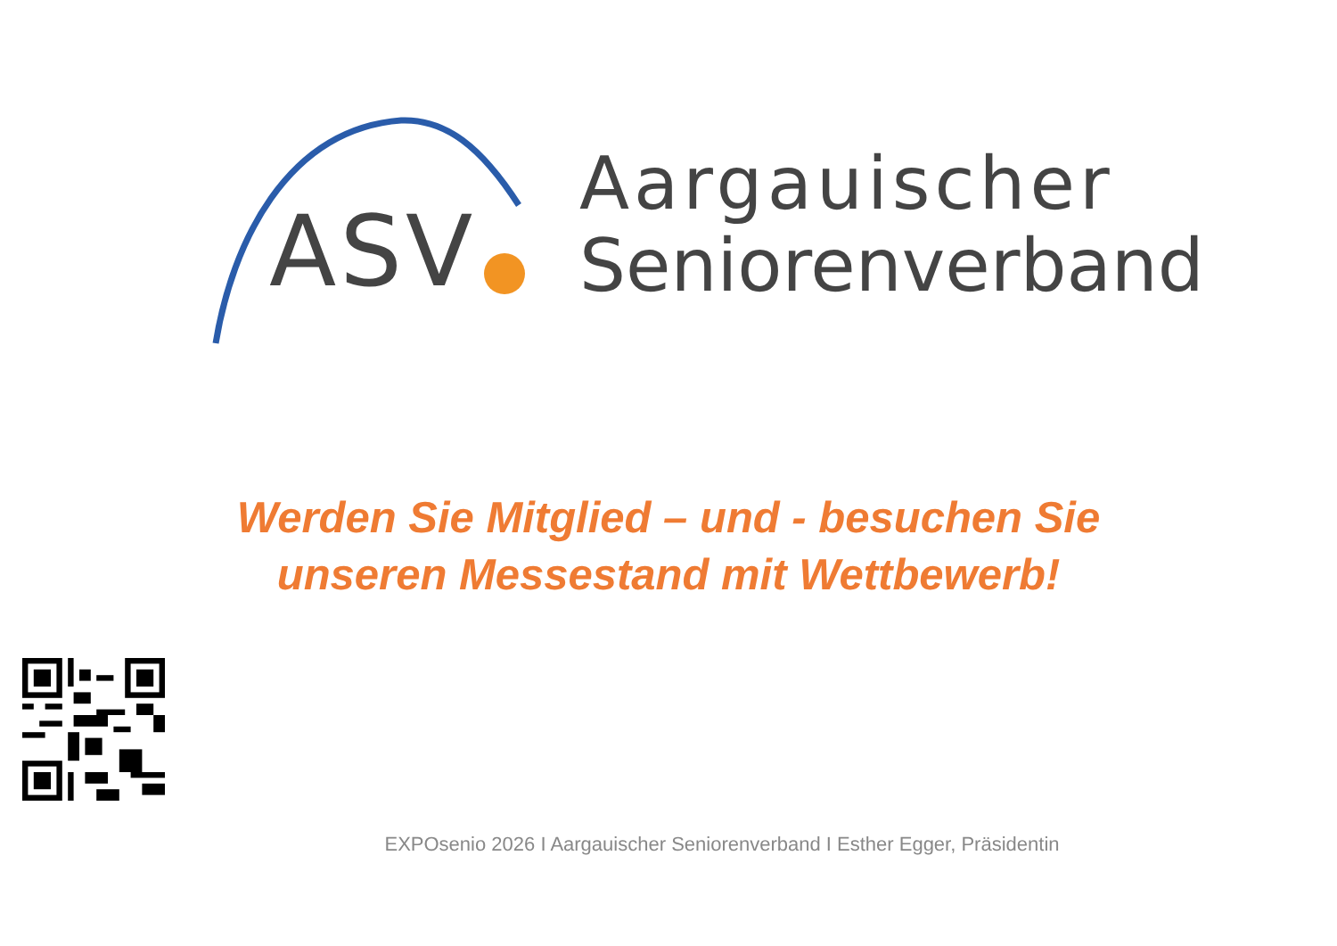ASV
Aargauischer
Seniorenverband
Werden Sie Mitglied – und - besuchen Sie
unseren Messestand mit Wettbewerb!
EXPOsenio 2026 I Aargauischer Seniorenverband I Esther Egger, Präsidentin